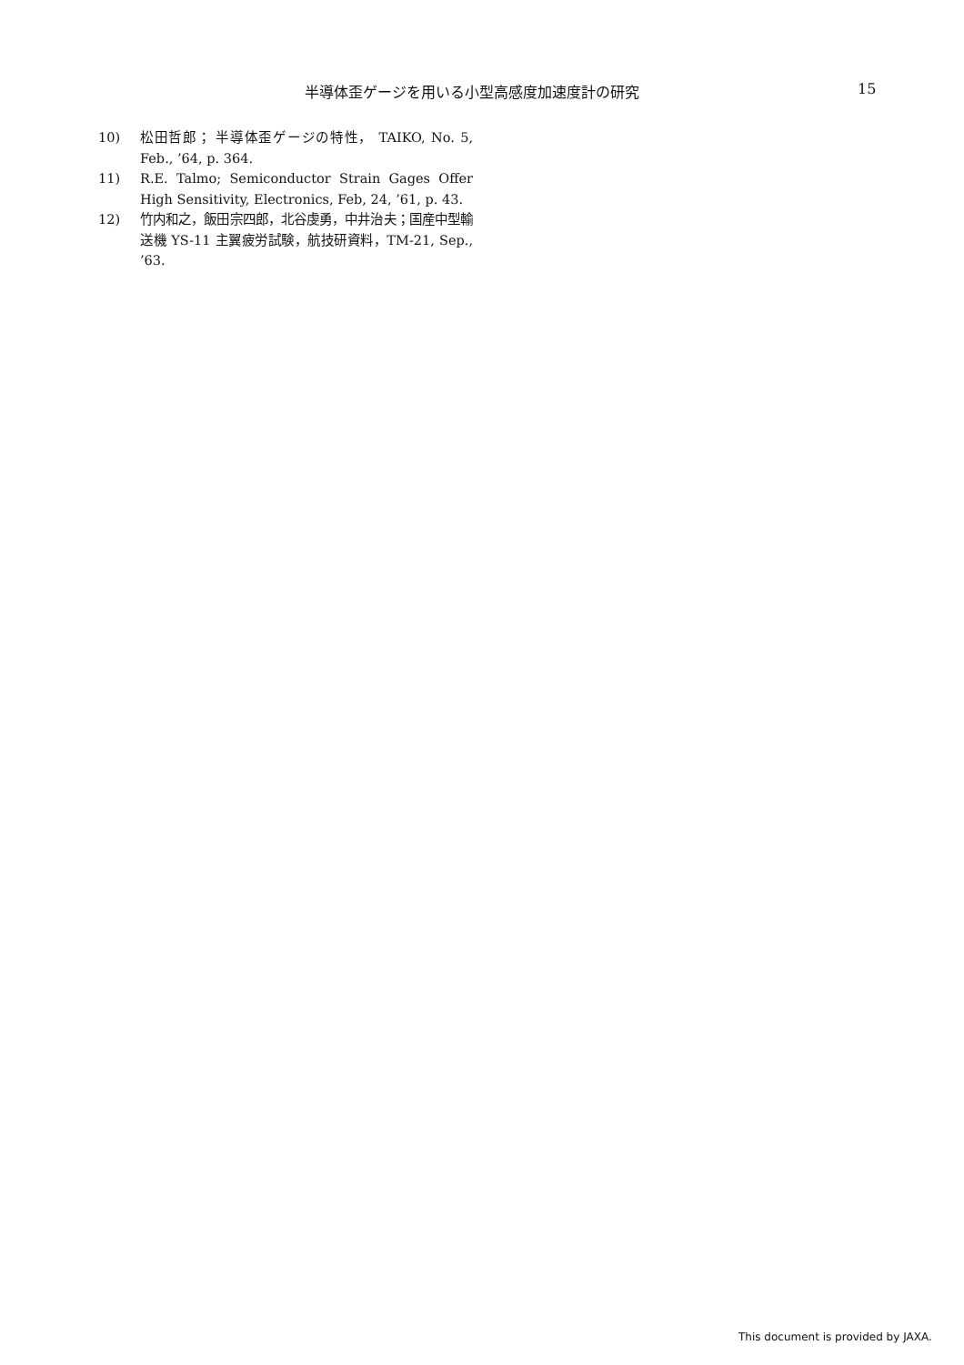半導体歪ゲージを用いる小型高感度加速度計の研究 15
10) 松田哲郎； 半導体歪ゲージの特性， TAIKO, No. 5, Feb., ’64, p. 364.
11) R.E. Talmo; Semiconductor Strain Gages Offer High Sensitivity, Electronics, Feb, 24, ’61, p. 43.
12) 竹内和之，飯田宗四郎，北谷虔勇，中井治夫；国産中型輸送機 YS-11 主翼疲労試験，航技研資料，TM-21, Sep., ’63.
This document is provided by JAXA.